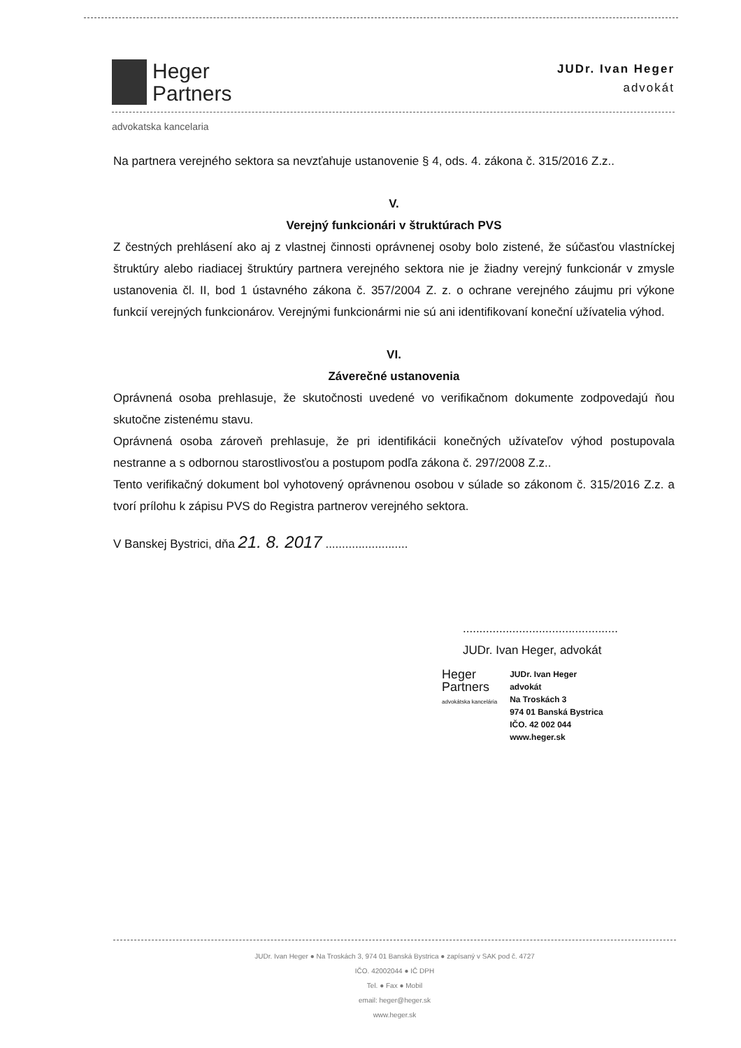Heger
Partners
JUDr. Ivan Heger
advokát
advokatska kancelaria
Na partnera verejného sektora sa nevzťahuje ustanovenie § 4, ods. 4. zákona č. 315/2016 Z.z..
V.
Verejný funkcionári v štruktúrach PVS
Z čestných prehlásení ako aj z vlastnej činnosti oprávnenej osoby bolo zistené, že súčasťou vlastníckej štruktúry alebo riadiacej štruktúry partnera verejného sektora nie je žiadny verejný funkcionár v zmysle ustanovenia čl. II, bod 1 ústavného zákona č. 357/2004 Z. z. o ochrane verejného záujmu pri výkone funkcií verejných funkcionárov. Verejnými funkcionármi nie sú ani identifikovaní koneční užívatelia výhod.
VI.
Záverečné ustanovenia
Oprávnená osoba prehlasuje, že skutočnosti uvedené vo verifikačnom dokumente zodpovedajú ňou skutočne zistenému stavu.
Oprávnená osoba zároveň prehlasuje, že pri identifikácii konečných užívateľov výhod postupovala nestranne a s odbornou starostlivosťou a postupom podľa zákona č. 297/2008 Z.z..
Tento verifikačný dokument bol vyhotovený oprávnenou osobou v súlade so zákonom č. 315/2016 Z.z. a tvorí prílohu k zápisu PVS do Registra partnerov verejného sektora.
V Banskej Bystrici, dňa 21. 8. 2017 .........................
...............................................
JUDr. Ivan Heger, advokát
Heger
Partners
advokátska kancelária
JUDr. Ivan Heger
advokát
Na Troskách 3
974 01 Banská Bystrica
IČO. 42 002 044
www.heger.sk
JUDr. Ivan Heger ● Na Troskách 3, 974 01 Banská Bystrica ● zapísaný v SAK pod č. 4727
IČO. 42002044 ● IČ DPH
Tel. ● Fax ● Mobil
email: heger@heger.sk
www.heger.sk